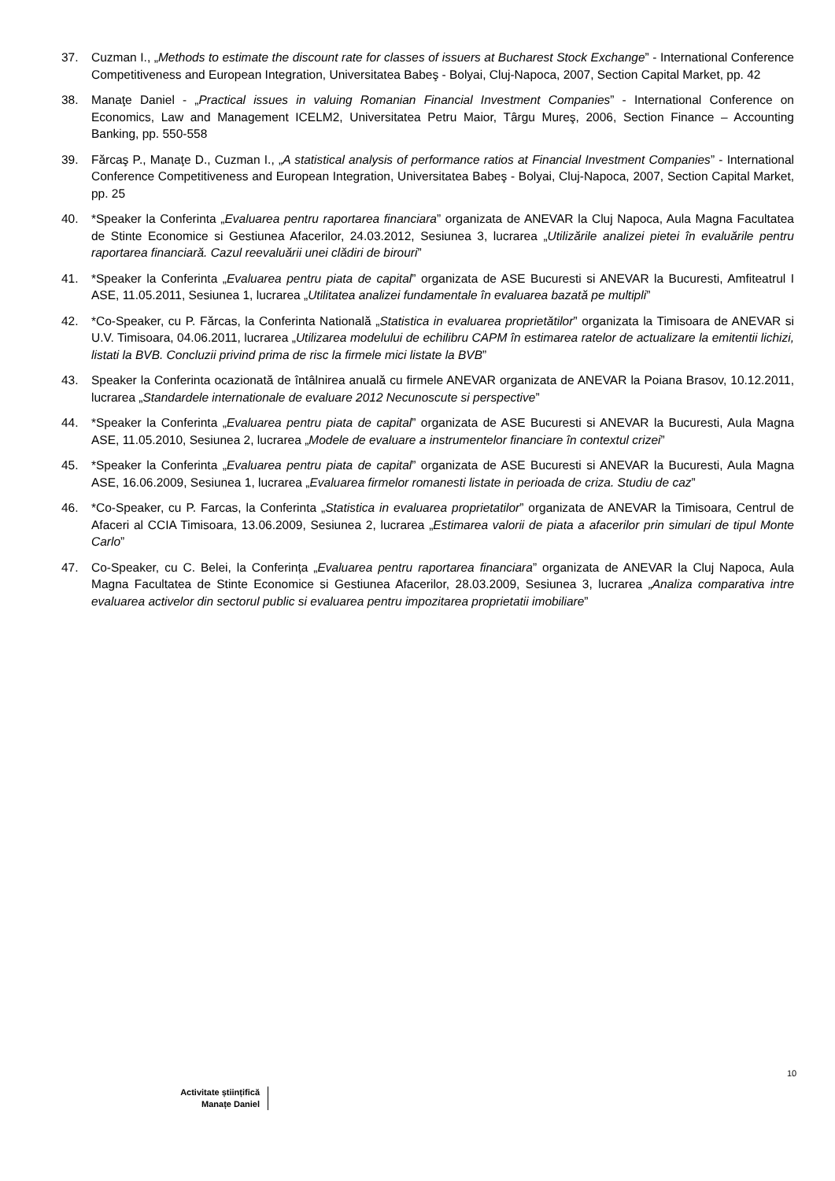37. Cuzman I., „Methods to estimate the discount rate for classes of issuers at Bucharest Stock Exchange” - International Conference Competitiveness and European Integration, Universitatea Babeş - Bolyai, Cluj-Napoca, 2007, Section Capital Market, pp. 42
38. Manaţe Daniel - „Practical issues in valuing Romanian Financial Investment Companies” - International Conference on Economics, Law and Management ICELM2, Universitatea Petru Maior, Târgu Mureş, 2006, Section Finance – Accounting Banking, pp. 550-558
39. Fărcaş P., Manaţe D., Cuzman I., „A statistical analysis of performance ratios at Financial Investment Companies” - International Conference Competitiveness and European Integration, Universitatea Babeş - Bolyai, Cluj-Napoca, 2007, Section Capital Market, pp. 25
40. *Speaker la Conferinta „Evaluarea pentru raportarea financiara” organizata de ANEVAR la Cluj Napoca, Aula Magna Facultatea de Stinte Economice si Gestiunea Afacerilor, 24.03.2012, Sesiunea 3, lucrarea „Utilizările analizei pietei în evaluările pentru raportarea financiară. Cazul reevaluării unei clădiri de birouri”
41. *Speaker la Conferinta „Evaluarea pentru piata de capital” organizata de ASE Bucuresti si ANEVAR la Bucuresti, Amfiteatrul I ASE, 11.05.2011, Sesiunea 1, lucrarea „Utilitatea analizei fundamentale în evaluarea bazată pe multipli”
42. *Co-Speaker, cu P. Fărcas, la Conferinta Natională „Statistica in evaluarea proprietătilor” organizata la Timisoara de ANEVAR si U.V. Timisoara, 04.06.2011, lucrarea „Utilizarea modelului de echilibru CAPM în estimarea ratelor de actualizare la emitentii lichizi, listati la BVB. Concluzii privind prima de risc la firmele mici listate la BVB”
43. Speaker la Conferinta ocazionată de întâlnirea anuală cu firmele ANEVAR organizata de ANEVAR la Poiana Brasov, 10.12.2011, lucrarea „Standardele internationale de evaluare 2012 Necunoscute si perspective”
44. *Speaker la Conferinta „Evaluarea pentru piata de capital” organizata de ASE Bucuresti si ANEVAR la Bucuresti, Aula Magna ASE, 11.05.2010, Sesiunea 2, lucrarea „Modele de evaluare a instrumentelor financiare în contextul crizei”
45. *Speaker la Conferinta „Evaluarea pentru piata de capital” organizata de ASE Bucuresti si ANEVAR la Bucuresti, Aula Magna ASE, 16.06.2009, Sesiunea 1, lucrarea „Evaluarea firmelor romanesti listate in perioada de criza. Studiu de caz”
46. *Co-Speaker, cu P. Farcas, la Conferinta „Statistica in evaluarea proprietatilor” organizata de ANEVAR la Timisoara, Centrul de Afaceri al CCIA Timisoara, 13.06.2009, Sesiunea 2, lucrarea „Estimarea valorii de piata a afacerilor prin simulari de tipul Monte Carlo”
47. Co-Speaker, cu C. Belei, la Conferința „Evaluarea pentru raportarea financiara” organizata de ANEVAR la Cluj Napoca, Aula Magna Facultatea de Stinte Economice si Gestiunea Afacerilor, 28.03.2009, Sesiunea 3, lucrarea „Analiza comparativa intre evaluarea activelor din sectorul public si evaluarea pentru impozitarea proprietatii imobiliare”
10
Activitate științifică
Manațe Daniel